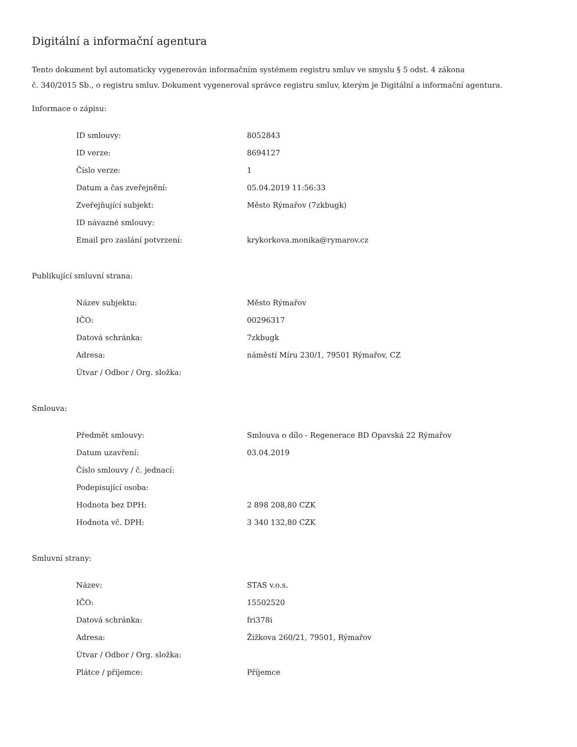Digitální a informační agentura
Tento dokument byl automaticky vygenerován informačním systémem registru smluv ve smyslu § 5 odst. 4 zákona
č. 340/2015 Sb., o registru smluv. Dokument vygeneroval správce registru smluv, kterým je Digitální a informační agentura.
Informace o zápisu:
| ID smlouvy: | 8052843 |
| ID verze: | 8694127 |
| Číslo verze: | 1 |
| Datum a čas zveřejnění: | 05.04.2019 11:56:33 |
| Zveřejňující subjekt: | Město Rýmařov (7zkbugk) |
| ID návazné smlouvy: | |
| Email pro zaslání potvrzení: | krykorkova.monika@rymarov.cz |
Publikující smluvní strana:
| Název subjektu: | Město Rýmařov |
| IČO: | 00296317 |
| Datová schránka: | 7zkbugk |
| Adresa: | náměstí Míru 230/1, 79501 Rýmařov, CZ |
| Útvar / Odbor / Org. složka: | |
Smlouva:
| Předmět smlouvy: | Smlouva o dílo - Regenerace BD Opavská 22 Rýmařov |
| Datum uzavření: | 03.04.2019 |
| Číslo smlouvy / č. jednací: | |
| Podepisující osoba: | |
| Hodnota bez DPH: | 2 898 208,80 CZK |
| Hodnota vč. DPH: | 3 340 132,80 CZK |
Smluvní strany:
| Název: | STAS v.o.s. |
| IČO: | 15502520 |
| Datová schránka: | fri378i |
| Adresa: | Žižkova 260/21, 79501, Rýmařov |
| Útvar / Odbor / Org. složka: | |
| Plátce / příjemce: | Příjemce |